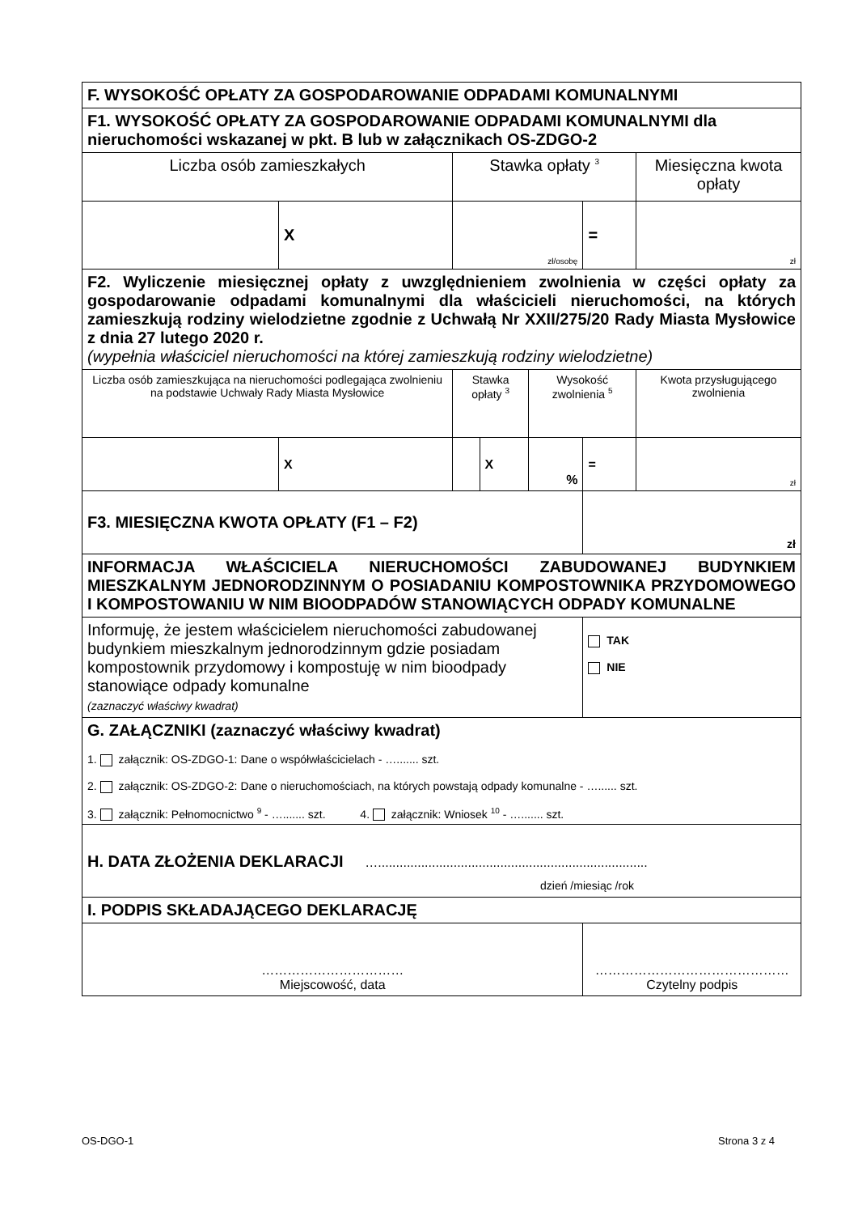| F. WYSOKOŚĆ OPŁATY ZA GOSPODAROWANIE ODPADAMI KOMUNALNYMI | | | | | | |
| F1. WYSOKOŚĆ OPŁATY ZA GOSPODAROWANIE ODPADAMI KOMUNALNYMI dla nieruchomości wskazanej w pkt. B lub w załącznikach OS-ZDGO-2 | | | | | | |
| Liczba osób zamieszkałych | | Stawka opłaty <sup>3</sup> | | | | Miesięczna kwota opłaty |
| | X | zł/osobę | | | = | zł |
| F2. Wyliczenie miesięcznej opłaty z uwzględnieniem zwolnienia w części opłaty za gospodarowanie odpadami komunalnymi dla właścicieli nieruchomości, na których zamieszkują rodziny wielodzietne zgodnie z Uchwałą Nr XXII/275/20 Rady Miasta Mysłowice z dnia 27 lutego 2020 r. (wypełnia właściciel nieruchomości na której zamieszkują rodziny wielodzietne) | | | | | | |
| Liczba osób zamieszkująca na nieruchomości podlegająca zwolnieniu na podstawie Uchwały Rady Miasta Mysłowice | | Stawka opłaty <sup>3</sup> | | Wysokość zwolnienia <sup>5</sup> | | Kwota przysługującego zwolnienia |
| | X | | X | % | = | zł |
| F3. MIESIĘCZNA KWOTA OPŁATY (F1 – F2) | | | | | zł | |
| INFORMACJA WŁAŚCICIELA NIERUCHOMOŚCI ZABUDOWANEJ BUDYNKIEM MIESZKALNYM JEDNORODZINNYM O POSIADANIU KOMPOSTOWNIKA PRZYDOMOWEGO I KOMPOSTOWANIU W NIM BIOODPADÓW STANOWIĄCYCH ODPADY KOMUNALNE | | | | | | |
| Informuję, że jestem właścicielem nieruchomości zabudowanej budynkiem mieszkalnym jednorodzinnym gdzie posiadam kompostownik przydomowy i kompostuję w nim bioodpady stanowiące odpady komunalne (zaznaczyć właściwy kwadrat) | | | | | TAK NIE | |
| G. ZAŁĄCZNIKI (zaznaczyć właściwy kwadrat) 1. załącznik: OS-ZDGO-1: Dane o współwłaścicielach - …....... szt. 2. załącznik: OS-ZDGO-2: Dane o nieruchomościach, na których powstają odpady komunalne - …...... szt. 3. załącznik: Pełnomocnictwo <sup>9</sup> - …....... szt. 4. załącznik: Wniosek <sup>10</sup> - …....... szt. | | | | | | |
| H. DATA ZŁOŻENIA DEKLARACJI …........................................................................... dzień /miesiąc /rok | | | | | | |
| I. PODPIS SKŁADAJĄCEGO DEKLARACJĘ | | | | | | |
| …………………………… Miejscowość, data | | | | | ……………………………………… Czytelny podpis | |
OS-DGO-1 Strona 3 z 4